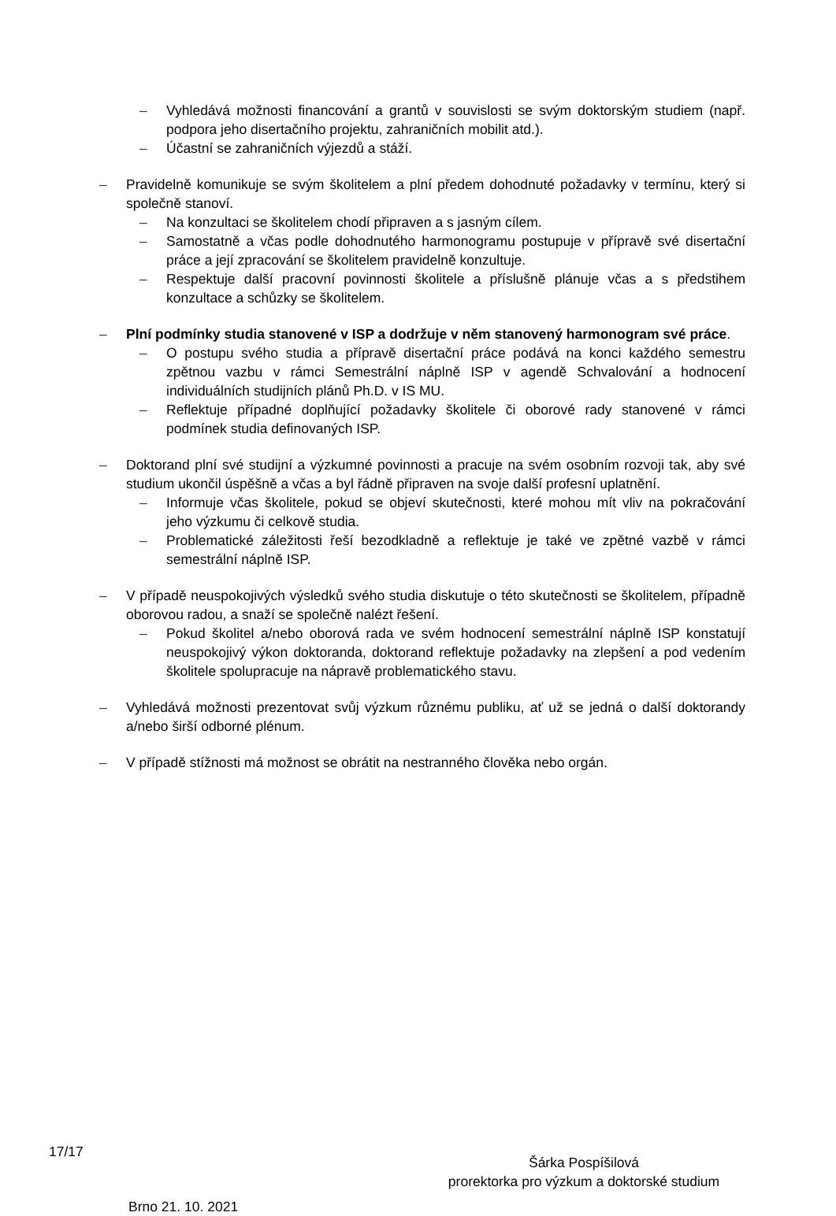– Vyhledává možnosti financování a grantů v souvislosti se svým doktorským studiem (např. podpora jeho disertačního projektu, zahraničních mobilit atd.).
– Účastní se zahraničních výjezdů a stáží.
– Pravidelně komunikuje se svým školitelem a plní předem dohodnuté požadavky v termínu, který si společně stanoví.
– Na konzultaci se školitelem chodí připraven a s jasným cílem.
– Samostatně a včas podle dohodnutého harmonogramu postupuje v přípravě své disertační práce a její zpracování se školitelem pravidelně konzultuje.
– Respektuje další pracovní povinnosti školitele a příslušně plánuje včas a s předstihem konzultace a schůzky se školitelem.
– Plní podmínky studia stanovené v ISP a dodržuje v něm stanovený harmonogram své práce.
– O postupu svého studia a přípravě disertační práce podává na konci každého semestru zpětnou vazbu v rámci Semestrální náplně ISP v agendě Schvalování a hodnocení individuálních studijních plánů Ph.D. v IS MU.
– Reflektuje případné doplňující požadavky školitele či oborové rady stanovené v rámci podmínek studia definovaných ISP.
– Doktorand plní své studijní a výzkumné povinnosti a pracuje na svém osobním rozvoji tak, aby své studium ukončil úspěšně a včas a byl řádně připraven na svoje další profesní uplatnění.
– Informuje včas školitele, pokud se objeví skutečnosti, které mohou mít vliv na pokračování jeho výzkumu či celkově studia.
– Problematické záležitosti řeší bezodkladně a reflektuje je také ve zpětné vazbě v rámci semestrální náplně ISP.
– V případě neuspokojivých výsledků svého studia diskutuje o této skutečnosti se školitelem, případně oborovou radou, a snaží se společně nalézt řešení.
– Pokud školitel a/nebo oborová rada ve svém hodnocení semestrální náplně ISP konstatují neuspokojivý výkon doktoranda, doktorand reflektuje požadavky na zlepšení a pod vedením školitele spolupracuje na nápravě problematického stavu.
– Vyhledává možnosti prezentovat svůj výzkum různému publiku, ať už se jedná o další doktorandy a/nebo širší odborné plénum.
– V případě stížnosti má možnost se obrátit na nestranného člověka nebo orgán.
Šárka Pospíšilová
prorektorka pro výzkum a doktorské studium
Brno 21. 10. 2021
17/17